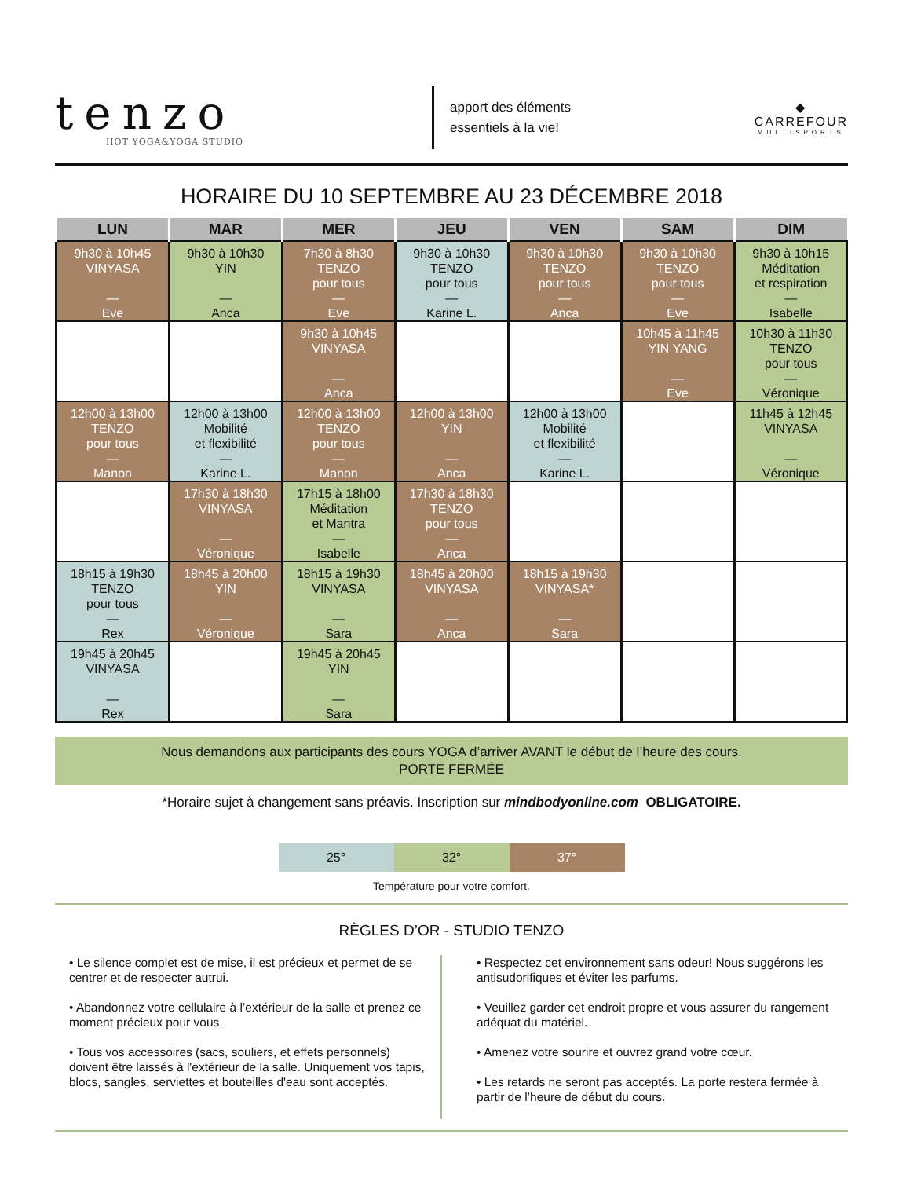tenzo
HOT YOGA&YOGA STUDIO
apport des éléments
essentiels à la vie!
◆
CARREFOUR
MULTISPORTS
HORAIRE DU 10 SEPTEMBRE AU 23 DÉCEMBRE 2018
| LUN | MAR | MER | JEU | VEN | SAM | DIM |
| --- | --- | --- | --- | --- | --- | --- |
| 9h30 à 10h45 VINYASA — Eve | 9h30 à 10h30 YIN — Anca | 7h30 à 8h30 TENZO pour tous — Eve | 9h30 à 10h30 TENZO pour tous — Karine L. | 9h30 à 10h30 TENZO pour tous — Anca | 9h30 à 10h30 TENZO pour tous — Eve | 9h30 à 10h15 Méditation et respiration — Isabelle |
| | | 9h30 à 10h45 VINYASA — Anca | | | 10h45 à 11h45 YIN YANG — Eve | 10h30 à 11h30 TENZO pour tous — Véronique |
| 12h00 à 13h00 TENZO pour tous — Manon | 12h00 à 13h00 Mobilité et flexibilité — Karine L. | 12h00 à 13h00 TENZO pour tous — Manon | 12h00 à 13h00 YIN — Anca | 12h00 à 13h00 Mobilité et flexibilité — Karine L. | | 11h45 à 12h45 VINYASA — Véronique |
| | 17h30 à 18h30 VINYASA — Véronique | 17h15 à 18h00 Méditation et Mantra — Isabelle | 17h30 à 18h30 TENZO pour tous — Anca | | | |
| 18h15 à 19h30 TENZO pour tous — Rex | 18h45 à 20h00 YIN — Véronique | 18h15 à 19h30 VINYASA — Sara | 18h45 à 20h00 VINYASA — Anca | 18h15 à 19h30 VINYASA* — Sara | | |
| 19h45 à 20h45 VINYASA — Rex | | 19h45 à 20h45 YIN — Sara | | | | |
Nous demandons aux participants des cours YOGA d’arriver AVANT le début de l’heure des cours.
PORTE FERMÉE
*Horaire sujet à changement sans préavis. Inscription sur mindbodyonline.com OBLIGATOIRE.
| 25° | 32° | 37° |
Température pour votre comfort.
RÈGLES D’OR - STUDIO TENZO
• Le silence complet est de mise, il est précieux et permet de se centrer et de respecter autrui.
• Abandonnez votre cellulaire à l’extérieur de la salle et prenez ce moment précieux pour vous.
• Tous vos accessoires (sacs, souliers, et effets personnels) doivent être laissés à l'extérieur de la salle. Uniquement vos tapis, blocs, sangles, serviettes et bouteilles d'eau sont acceptés.
• Respectez cet environnement sans odeur! Nous suggérons les antisudorifiques et éviter les parfums.
• Veuillez garder cet endroit propre et vous assurer du rangement adéquat du matériel.
• Amenez votre sourire et ouvrez grand votre cœur.
• Les retards ne seront pas acceptés. La porte restera fermée à partir de l’heure de début du cours.